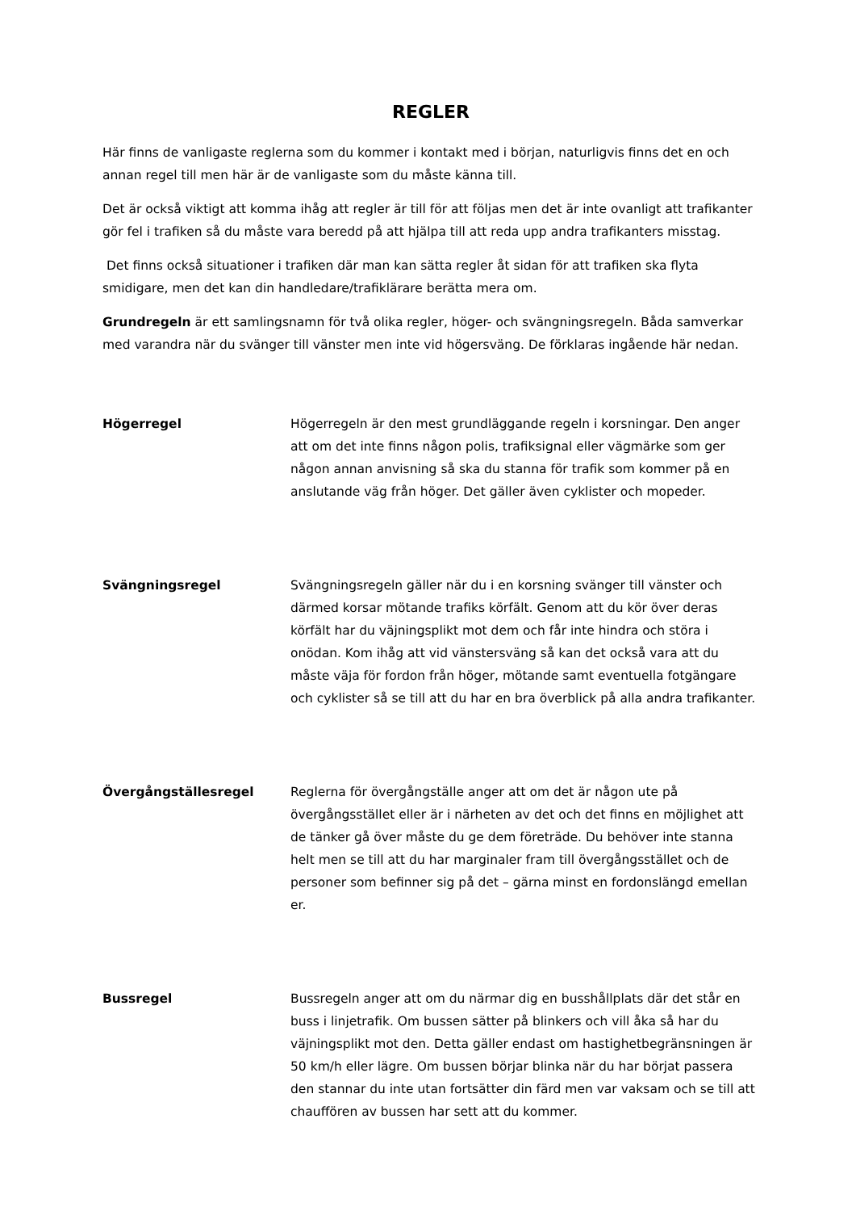REGLER
Här finns de vanligaste reglerna som du kommer i kontakt med i början, naturligvis finns det en och annan regel till men här är de vanligaste som du måste känna till.
Det är också viktigt att komma ihåg att regler är till för att följas men det är inte ovanligt att trafikanter gör fel i trafiken så du måste vara beredd på att hjälpa till att reda upp andra trafikanters misstag.
Det finns också situationer i trafiken där man kan sätta regler åt sidan för att trafiken ska flyta smidigare, men det kan din handledare/trafiklärare berätta mera om.
Grundregeln är ett samlingsnamn för två olika regler, höger- och svängningsregeln. Båda samverkar med varandra när du svänger till vänster men inte vid högersväng. De förklaras ingående här nedan.
Högerregel Högerregeln är den mest grundläggande regeln i korsningar. Den anger att om det inte finns någon polis, trafiksignal eller vägmärke som ger någon annan anvisning så ska du stanna för trafik som kommer på en anslutande väg från höger. Det gäller även cyklister och mopeder.
Svängningsregel Svängningsregeln gäller när du i en korsning svänger till vänster och därmed korsar mötande trafiks körfält. Genom att du kör över deras körfält har du väjningsplikt mot dem och får inte hindra och störa i onödan. Kom ihåg att vid vänstersväng så kan det också vara att du måste väja för fordon från höger, mötande samt eventuella fotgängare och cyklister så se till att du har en bra överblick på alla andra trafikanter.
Övergångställesregel Reglerna för övergångställe anger att om det är någon ute på övergångsstället eller är i närheten av det och det finns en möjlighet att de tänker gå över måste du ge dem företräde. Du behöver inte stanna helt men se till att du har marginaler fram till övergångsstället och de personer som befinner sig på det – gärna minst en fordonslängd emellan er.
Bussregel Bussregeln anger att om du närmar dig en busshållplats där det står en buss i linjetrafik. Om bussen sätter på blinkers och vill åka så har du väjningsplikt mot den. Detta gäller endast om hastighetbegränsningen är 50 km/h eller lägre. Om bussen börjar blinka när du har börjat passera den stannar du inte utan fortsätter din färd men var vaksam och se till att chauffören av bussen har sett att du kommer.